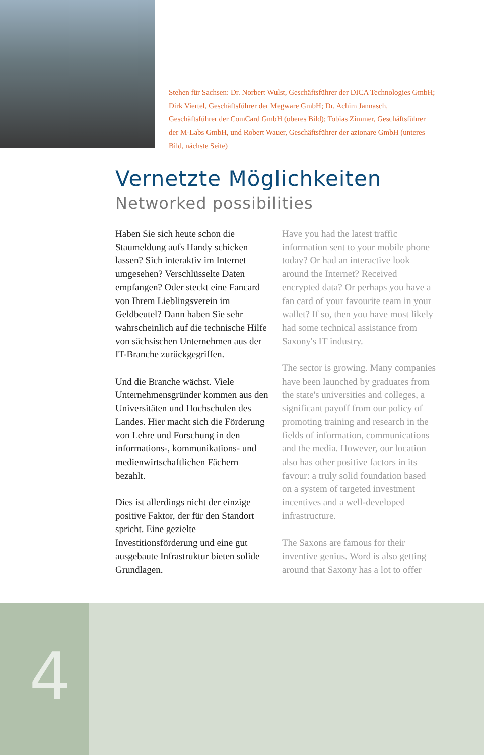Stehen für Sachsen: Dr. Norbert Wulst, Geschäftsführer der DICA Technologies GmbH; Dirk Viertel, Geschäftsführer der Megware GmbH; Dr. Achim Jannasch, Geschäftsführer der ComCard GmbH (oberes Bild); Tobias Zimmer, Geschäftsführer der M-Labs GmbH, und Robert Wauer, Geschäftsführer der azionare GmbH (unteres Bild, nächste Seite)
Vernetzte Möglichkeiten
Networked possibilities
Haben Sie sich heute schon die Staumeldung aufs Handy schicken lassen? Sich interaktiv im Internet umgesehen? Verschlüsselte Daten empfangen? Oder steckt eine Fancard von Ihrem Lieblingsverein im Geldbeutel? Dann haben Sie sehr wahrscheinlich auf die technische Hilfe von sächsischen Unternehmen aus der IT-Branche zurückgegriffen.
Und die Branche wächst. Viele Unternehmensgründer kommen aus den Universitäten und Hochschulen des Landes. Hier macht sich die Förderung von Lehre und Forschung in den informations-, kommunikations- und medienwirtschaftlichen Fächern bezahlt.
Dies ist allerdings nicht der einzige positive Faktor, der für den Standort spricht. Eine gezielte Investitionsförderung und eine gut ausgebaute Infrastruktur bieten solide Grundlagen.
Have you had the latest traffic information sent to your mobile phone today? Or had an interactive look around the Internet? Received encrypted data? Or perhaps you have a fan card of your favourite team in your wallet? If so, then you have most likely had some technical assistance from Saxony's IT industry.
The sector is growing. Many companies have been launched by graduates from the state's universities and colleges, a significant payoff from our policy of promoting training and research in the fields of information, communications and the media. However, our location also has other positive factors in its favour: a truly solid foundation based on a system of targeted investment incentives and a well-developed infrastructure.
The Saxons are famous for their inventive genius. Word is also getting around that Saxony has a lot to offer
4